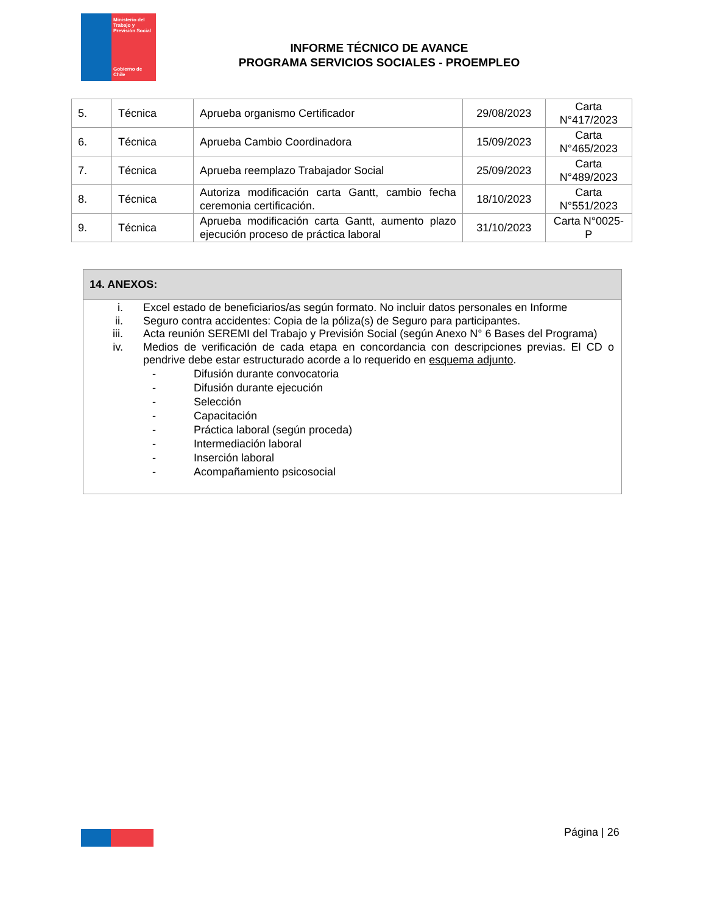Ministerio del Trabajo y Previsión Social
Gobierno de Chile
INFORME TÉCNICO DE AVANCE
PROGRAMA SERVICIOS SOCIALES - PROEMPLEO
| 5. | Técnica | Aprueba organismo Certificador | 29/08/2023 | Carta N°417/2023 |
| 6. | Técnica | Aprueba Cambio Coordinadora | 15/09/2023 | Carta N°465/2023 |
| 7. | Técnica | Aprueba reemplazo Trabajador Social | 25/09/2023 | Carta N°489/2023 |
| 8. | Técnica | Autoriza modificación carta Gantt, cambio fecha ceremonia certificación. | 18/10/2023 | Carta N°551/2023 |
| 9. | Técnica | Aprueba modificación carta Gantt, aumento plazo ejecución proceso de práctica laboral | 31/10/2023 | Carta N°0025-P |
14. ANEXOS:
i. Excel estado de beneficiarios/as según formato. No incluir datos personales en Informe
ii. Seguro contra accidentes: Copia de la póliza(s) de Seguro para participantes.
iii. Acta reunión SEREMI del Trabajo y Previsión Social (según Anexo N° 6 Bases del Programa)
iv. Medios de verificación de cada etapa en concordancia con descripciones previas. El CD o pendrive debe estar estructurado acorde a lo requerido en esquema adjunto.
- Difusión durante convocatoria
- Difusión durante ejecución
- Selección
- Capacitación
- Práctica laboral (según proceda)
- Intermediación laboral
- Inserción laboral
- Acompañamiento psicosocial
Página | 26